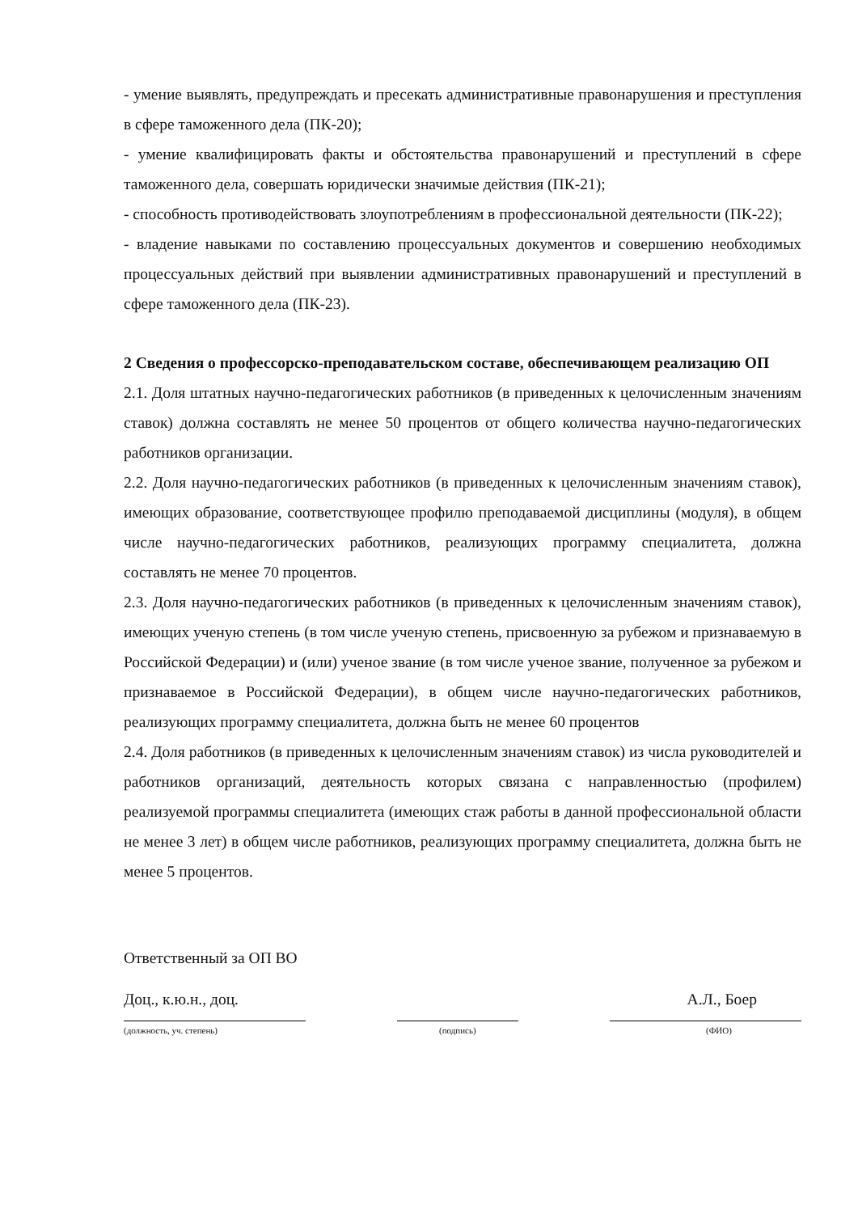- умение выявлять, предупреждать и пресекать административные правонарушения и преступления в сфере таможенного дела (ПК-20);
- умение квалифицировать факты и обстоятельства правонарушений и преступлений в сфере таможенного дела, совершать юридически значимые действия (ПК-21);
- способность противодействовать злоупотреблениям в профессиональной деятельности (ПК-22);
- владение навыками по составлению процессуальных документов и совершению необходимых процессуальных действий при выявлении административных правонарушений и преступлений в сфере таможенного дела (ПК-23).
2 Сведения о профессорско-преподавательском составе, обеспечивающем реализацию ОП
2.1. Доля штатных научно-педагогических работников (в приведенных к целочисленным значениям ставок) должна составлять не менее 50 процентов от общего количества научно-педагогических работников организации.
2.2. Доля научно-педагогических работников (в приведенных к целочисленным значениям ставок), имеющих образование, соответствующее профилю преподаваемой дисциплины (модуля), в общем числе научно-педагогических работников, реализующих программу специалитета, должна составлять не менее 70 процентов.
2.3. Доля научно-педагогических работников (в приведенных к целочисленным значениям ставок), имеющих ученую степень (в том числе ученую степень, присвоенную за рубежом и признаваемую в Российской Федерации) и (или) ученое звание (в том числе ученое звание, полученное за рубежом и признаваемое в Российской Федерации), в общем числе научно-педагогических работников, реализующих программу специалитета, должна быть не менее 60 процентов
2.4. Доля работников (в приведенных к целочисленным значениям ставок) из числа руководителей и работников организаций, деятельность которых связана с направленностью (профилем) реализуемой программы специалитета (имеющих стаж работы в данной профессиональной области не менее 3 лет) в общем числе работников, реализующих программу специалитета, должна быть не менее 5 процентов.
Ответственный за ОП ВО
Доц., к.ю.н., доц. А.Л., Боер
(должность, уч. степень) (подпись) (ФИО)